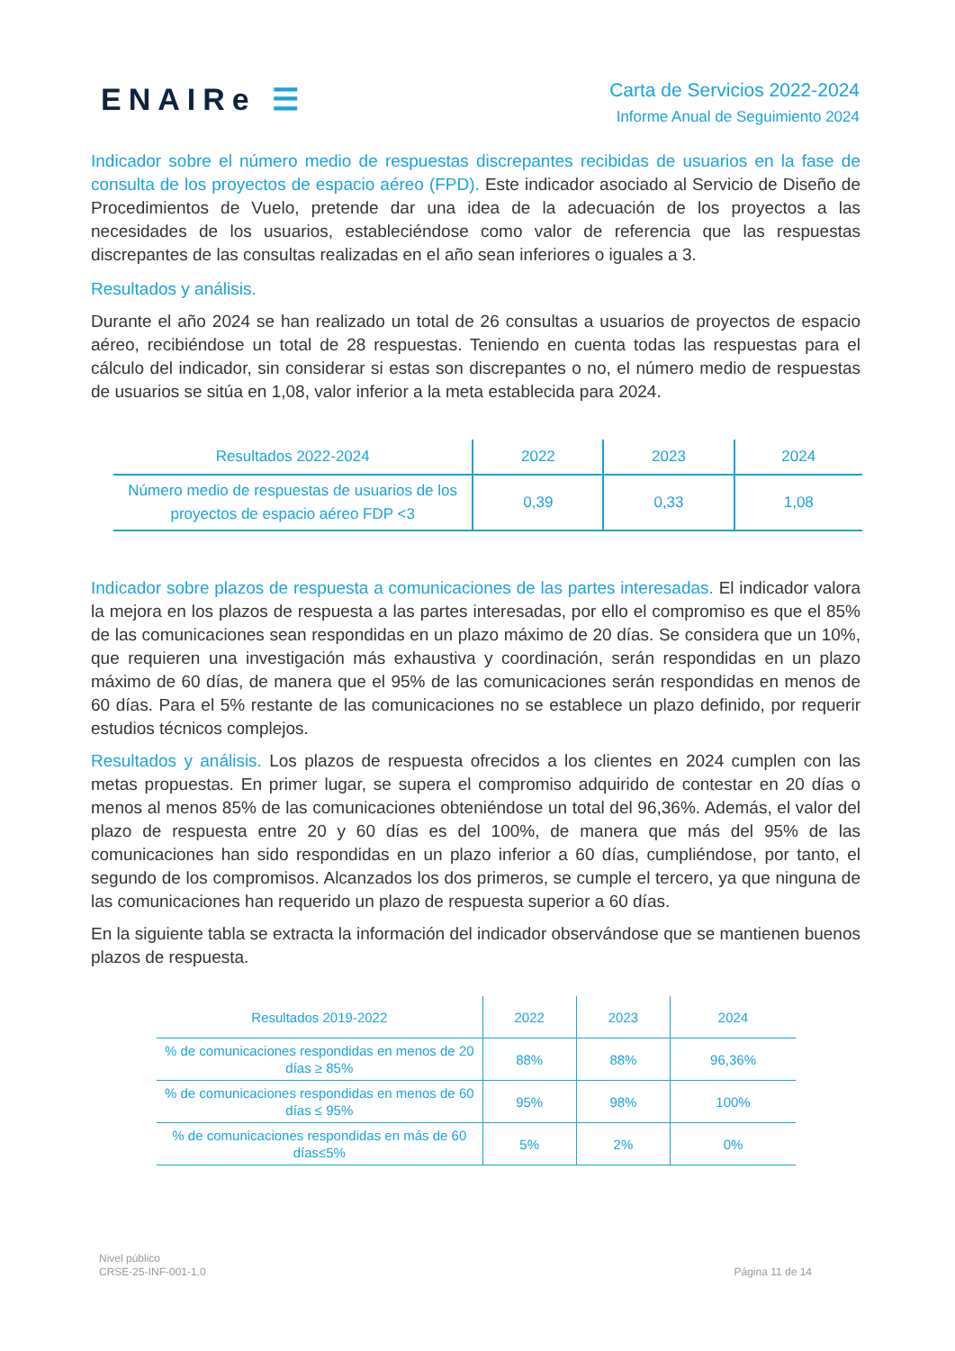ENAIRe ☰
Carta de Servicios 2022-2024
Informe Anual de Seguimiento 2024
Indicador sobre el número medio de respuestas discrepantes recibidas de usuarios en la fase de consulta de los proyectos de espacio aéreo (FPD). Este indicador asociado al Servicio de Diseño de Procedimientos de Vuelo, pretende dar una idea de la adecuación de los proyectos a las necesidades de los usuarios, estableciéndose como valor de referencia que las respuestas discrepantes de las consultas realizadas en el año sean inferiores o iguales a 3.
Resultados y análisis.
Durante el año 2024 se han realizado un total de 26 consultas a usuarios de proyectos de espacio aéreo, recibiéndose un total de 28 respuestas. Teniendo en cuenta todas las respuestas para el cálculo del indicador, sin considerar si estas son discrepantes o no, el número medio de respuestas de usuarios se sitúa en 1,08, valor inferior a la meta establecida para 2024.
| Resultados 2022-2024 | 2022 | 2023 | 2024 |
| --- | --- | --- | --- |
| Número medio de respuestas de usuarios de los proyectos de espacio aéreo FDP <3 | 0,39 | 0,33 | 1,08 |
Indicador sobre plazos de respuesta a comunicaciones de las partes interesadas. El indicador valora la mejora en los plazos de respuesta a las partes interesadas, por ello el compromiso es que el 85% de las comunicaciones sean respondidas en un plazo máximo de 20 días. Se considera que un 10%, que requieren una investigación más exhaustiva y coordinación, serán respondidas en un plazo máximo de 60 días, de manera que el 95% de las comunicaciones serán respondidas en menos de 60 días. Para el 5% restante de las comunicaciones no se establece un plazo definido, por requerir estudios técnicos complejos.
Resultados y análisis. Los plazos de respuesta ofrecidos a los clientes en 2024 cumplen con las metas propuestas. En primer lugar, se supera el compromiso adquirido de contestar en 20 días o menos al menos 85% de las comunicaciones obteniéndose un total del 96,36%. Además, el valor del plazo de respuesta entre 20 y 60 días es del 100%, de manera que más del 95% de las comunicaciones han sido respondidas en un plazo inferior a 60 días, cumpliéndose, por tanto, el segundo de los compromisos. Alcanzados los dos primeros, se cumple el tercero, ya que ninguna de las comunicaciones han requerido un plazo de respuesta superior a 60 días.
En la siguiente tabla se extracta la información del indicador observándose que se mantienen buenos plazos de respuesta.
| Resultados 2019-2022 | 2022 | 2023 | 2024 |
| --- | --- | --- | --- |
| % de comunicaciones respondidas en menos de 20 días ≥ 85% | 88% | 88% | 96,36% |
| % de comunicaciones respondidas en menos de 60 días ≤ 95% | 95% | 98% | 100% |
| % de comunicaciones respondidas en más de 60 días≤5% | 5% | 2% | 0% |
Nivel público
CRSE-25-INF-001-1.0
Página 11 de 14